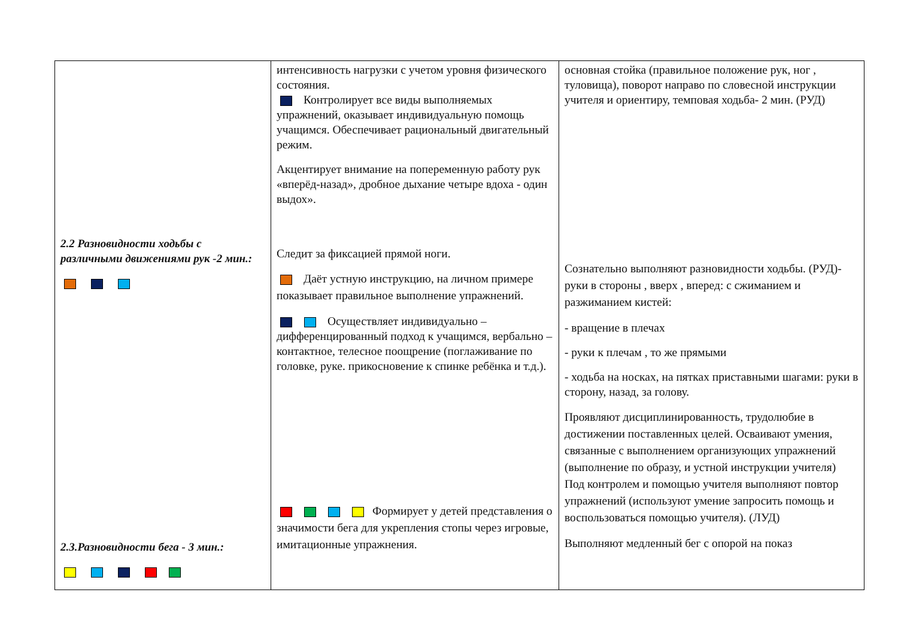| 2.2 Разновидности ходьбы с различными движениями рук -2 мин.: 2.3.Разновидности бега - 3 мин.: | интенсивность нагрузки с учетом уровня физического состояния. Контролирует все виды выполняемых упражнений, оказывает индивидуальную помощь учащимся. Обеспечивает рациональный двигательный режим. Акцентирует внимание на попеременную работу рук «вперёд-назад», дробное дыхание четыре вдоха - один выдох». Следит за фиксацией прямой ноги. Даёт устную инструкцию, на личном примере показывает правильное выполнение упражнений. Осуществляет индивидуально – дифференцированный подход к учащимся, вербально – контактное, телесное поощрение (поглаживание по головке, руке. прикосновение к спинке ребёнка и т.д.). Формирует у детей представления о значимости бега для укрепления стопы через игровые, имитационные упражнения. | основная стойка (правильное положение рук, ног , туловища), поворот направо по словесной инструкции учителя и ориентиру, темповая ходьба- 2 мин. (РУД) Сознательно выполняют разновидности ходьбы. (РУД)- руки в стороны , вверх , вперед: с сжиманием и разжиманием кистей: - вращение в плечах - руки к плечам , то же прямыми - ходьба на носках, на пятках приставными шагами: руки в сторону, назад, за голову. Проявляют дисциплинированность, трудолюбие в достижении поставленных целей. Осваивают умения, связанные с выполнением организующих упражнений (выполнение по образу, и устной инструкции учителя) Под контролем и помощью учителя выполняют повтор упражнений (используют умение запросить помощь и воспользоваться помощью учителя). (ЛУД) Выполняют медленный бег с опорой на показ |